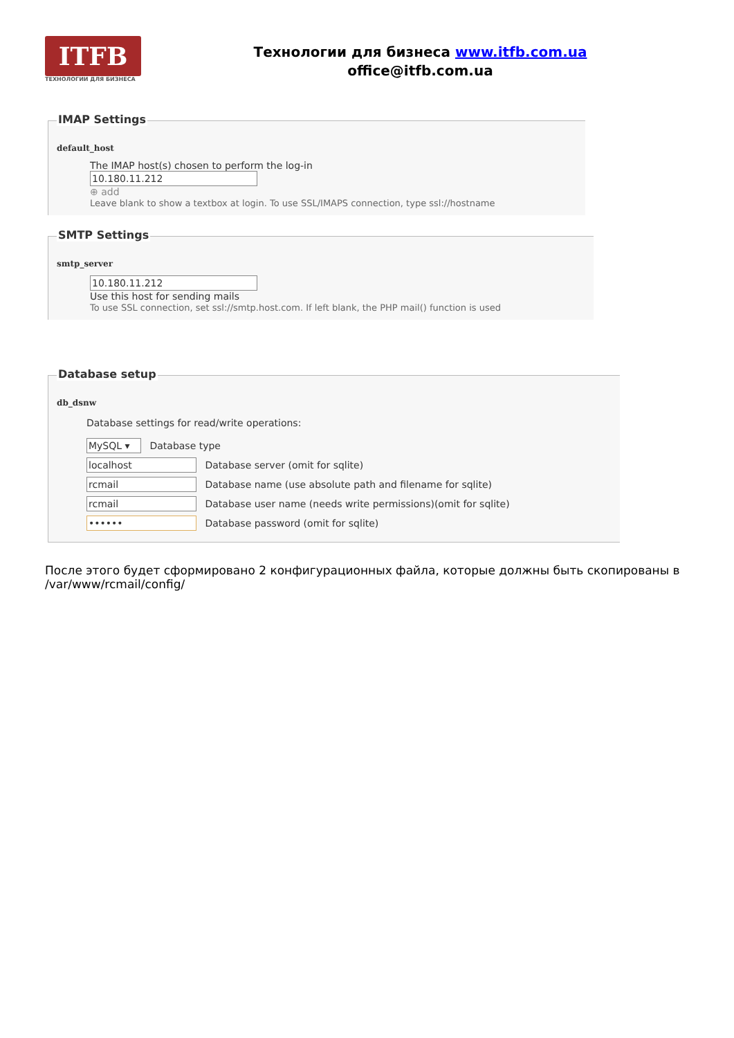ITFB
ТЕХНОЛОГИИ ДЛЯ БИЗНЕСА
Технологии для бизнеса www.itfb.com.ua
office@itfb.com.ua
IMAP Settings
default_host
The IMAP host(s) chosen to perform the log-in
10.180.11.212
⊕ add
Leave blank to show a textbox at login. To use SSL/IMAPS connection, type ssl://hostname
SMTP Settings
smtp_server
10.180.11.212
Use this host for sending mails
To use SSL connection, set ssl://smtp.host.com. If left blank, the PHP mail() function is used
Database setup
db_dsnw
Database settings for read/write operations:
MySQL ▾ Database type
localhost Database server (omit for sqlite)
rcmail Database name (use absolute path and filename for sqlite)
rcmail Database user name (needs write permissions)(omit for sqlite)
•••••• Database password (omit for sqlite)
После этого будет сформировано 2 конфигурационных файла, которые должны быть скопированы в /var/www/rcmail/config/